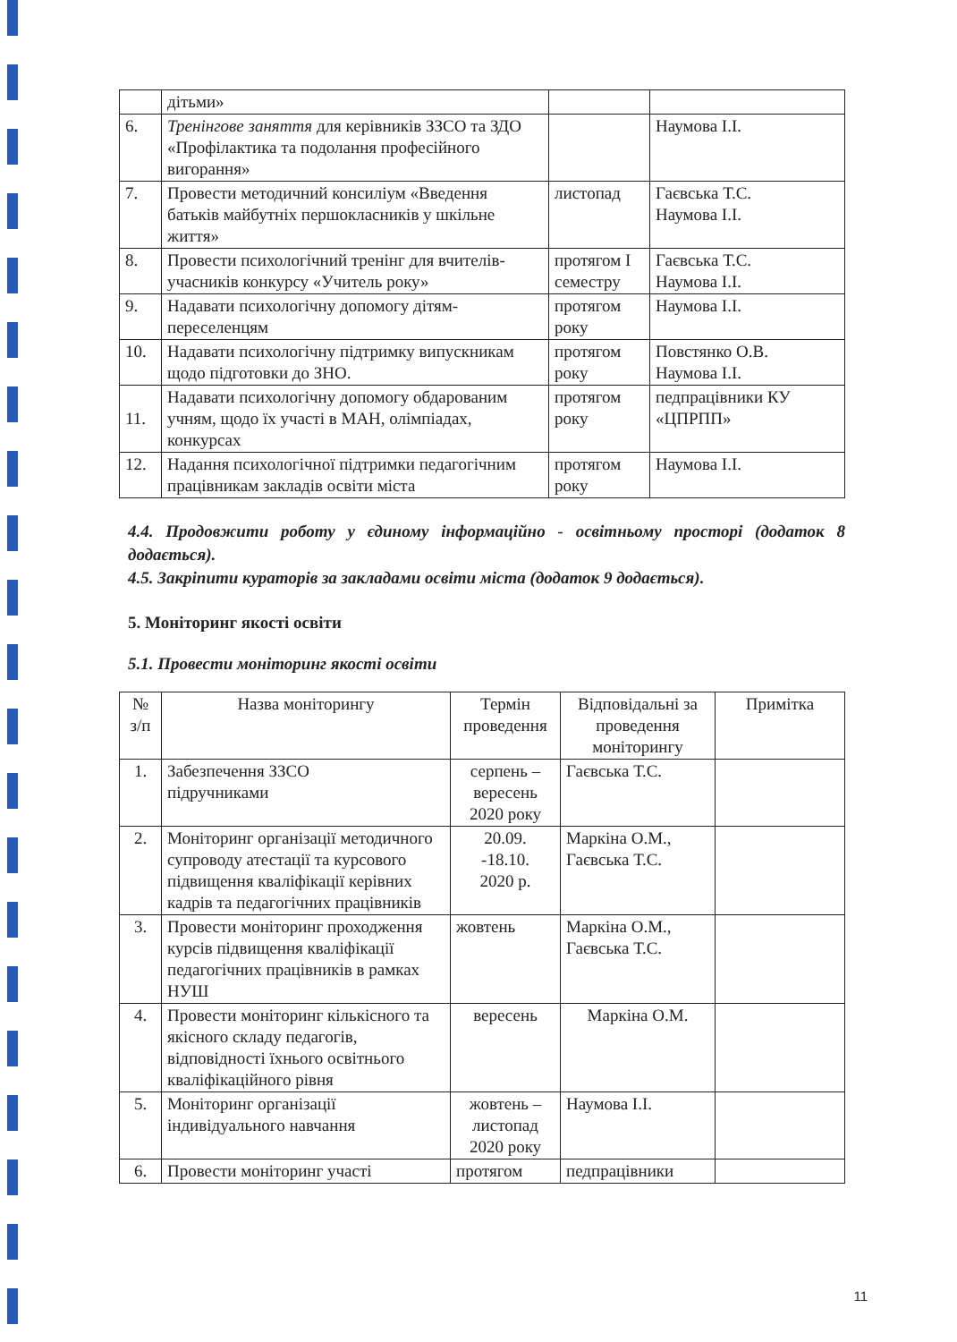| | дітьми» | | |
| 6. | Тренінгове заняття для керівників ЗЗСО та ЗДО «Профілактика та подолання професійного вигорання» | | Наумова І.І. |
| 7. | Провести методичний консиліум «Введення батьків майбутніх першокласників у шкільне життя» | листопад | Гаєвська Т.С. Наумова І.І. |
| 8. | Провести психологічний тренінг для вчителів-учасників конкурсу «Учитель року» | протягом І семестру | Гаєвська Т.С. Наумова І.І. |
| 9. | Надавати психологічну допомогу дітям-переселенцям | протягом року | Наумова І.І. |
| 10. | Надавати психологічну підтримку випускникам щодо підготовки до ЗНО. | протягом року | Повстянко О.В. Наумова І.І. |
| 11. | Надавати психологічну допомогу обдарованим учням, щодо їх участі в МАН, олімпіадах, конкурсах | протягом року | педпрацівники КУ «ЦПРПП» |
| 12. | Надання психологічної підтримки педагогічним працівникам закладів освіти міста | протягом року | Наумова І.І. |
4.4. Продовжити роботу у єдиному інформаційно - освітньому просторі (додаток 8 додається).
4.5. Закріпити кураторів за закладами освіти міста (додаток 9 додається).
5. Моніторинг якості освіти
5.1. Провести моніторинг якості освіти
| № з/п | Назва моніторингу | Термін проведення | Відповідальні за проведення моніторингу | Примітка |
| --- | --- | --- | --- | --- |
| 1. | Забезпечення ЗЗСО підручниками | серпень – вересень 2020 року | Гаєвська Т.С. | |
| 2. | Моніторинг організації методичного супроводу атестації та курсового підвищення кваліфікації керівних кадрів та педагогічних працівників | 20.09. -18.10. 2020 р. | Маркіна О.М., Гаєвська Т.С. | |
| 3. | Провести моніторинг проходження курсів підвищення кваліфікації педагогічних працівників в рамках НУШ | жовтень | Маркіна О.М., Гаєвська Т.С. | |
| 4. | Провести моніторинг кількісного та якісного складу педагогів, відповідності їхнього освітнього кваліфікаційного рівня | вересень | Маркіна О.М. | |
| 5. | Моніторинг організації індивідуального навчання | жовтень – листопад 2020 року | Наумова І.І. | |
| 6. | Провести моніторинг участі | протягом | педпрацівники | |
11